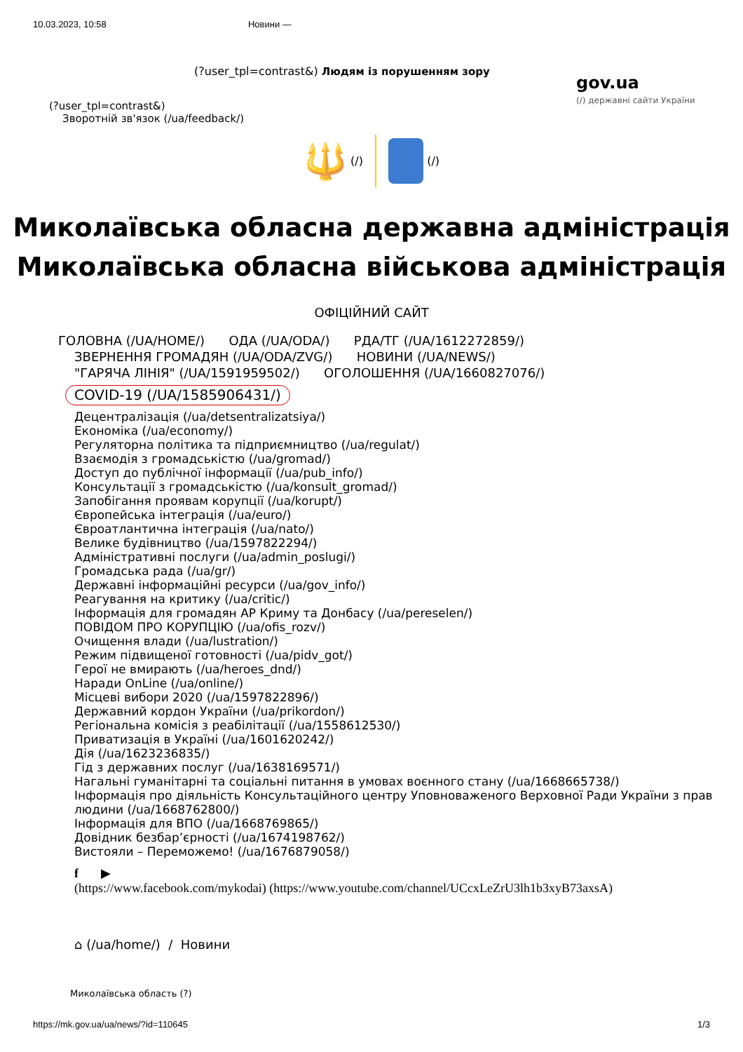10.03.2023, 10:58 Новини —
(?user_tpl=contrast&) Людям із порушенням зору
gov.ua
(/) державні сайти України
(?user_tpl=contrast&)
Зворотній зв'язок (/ua/feedback/)
🔱 (/) (/)
Миколаївська обласна державна адміністрація
Миколаївська обласна військова адміністрація
ОФІЦІЙНИЙ САЙТ
ГОЛОВНА (/UA/HOME/) ОДА (/UA/ODA/) РДА/ТГ (/UA/1612272859/)
ЗВЕРНЕННЯ ГРОМАДЯН (/UA/ODA/ZVG/) НОВИНИ (/UA/NEWS/)
"ГАРЯЧА ЛІНІЯ" (/UA/1591959502/) ОГОЛОШЕННЯ (/UA/1660827076/)
COVID-19 (/UA/1585906431/)
Децентралізація (/ua/detsentralizatsiya/)
Економіка (/ua/economy/)
Регуляторна політика та підприємництво (/ua/regulat/)
Взаємодія з громадськістю (/ua/gromad/)
Доступ до публічної інформації (/ua/pub_info/)
Консультації з громадськістю (/ua/konsult_gromad/)
Запобігання проявам корупції (/ua/korupt/)
Європейська інтеграція (/ua/euro/)
Євроатлантична інтеграція (/ua/nato/)
Велике будівництво (/ua/1597822294/)
Адміністративні послуги (/ua/admin_poslugi/)
Громадська рада (/ua/gr/)
Державні інформаційні ресурси (/ua/gov_info/)
Реагування на критику (/ua/critic/)
Інформація для громадян АР Криму та Донбасу (/ua/pereselen/)
ПОВІДОМ ПРО КОРУПЦІЮ (/ua/ofis_rozv/)
Очищення влади (/ua/lustration/)
Режим підвищеної готовності (/ua/pidv_got/)
Герої не вмирають (/ua/heroes_dnd/)
Наради OnLine (/ua/online/)
Місцеві вибори 2020 (/ua/1597822896/)
Державний кордон України (/ua/prikordon/)
Регіональна комісія з реабілітації (/ua/1558612530/)
Приватизація в Україні (/ua/1601620242/)
Дія (/ua/1623236835/)
Гід з державних послуг (/ua/1638169571/)
Нагальні гуманітарні та соціальні питання в умовах воєнного стану (/ua/1668665738/)
Інформація про діяльність Консультаційного центру Уповноваженого Верховної Ради України з прав людини (/ua/1668762800/)
Інформація для ВПО (/ua/1668769865/)
Довідник безбар’єрності (/ua/1674198762/)
Вистояли – Переможемо! (/ua/1676879058/)
f ▶
(https://www.facebook.com/mykodai) (https://www.youtube.com/channel/UCcxLeZrU3lh1b3xyB73axsA)
⌂ (/ua/home/) / Новини
Миколаївська область (?)
https://mk.gov.ua/ua/news/?id=110645 1/3